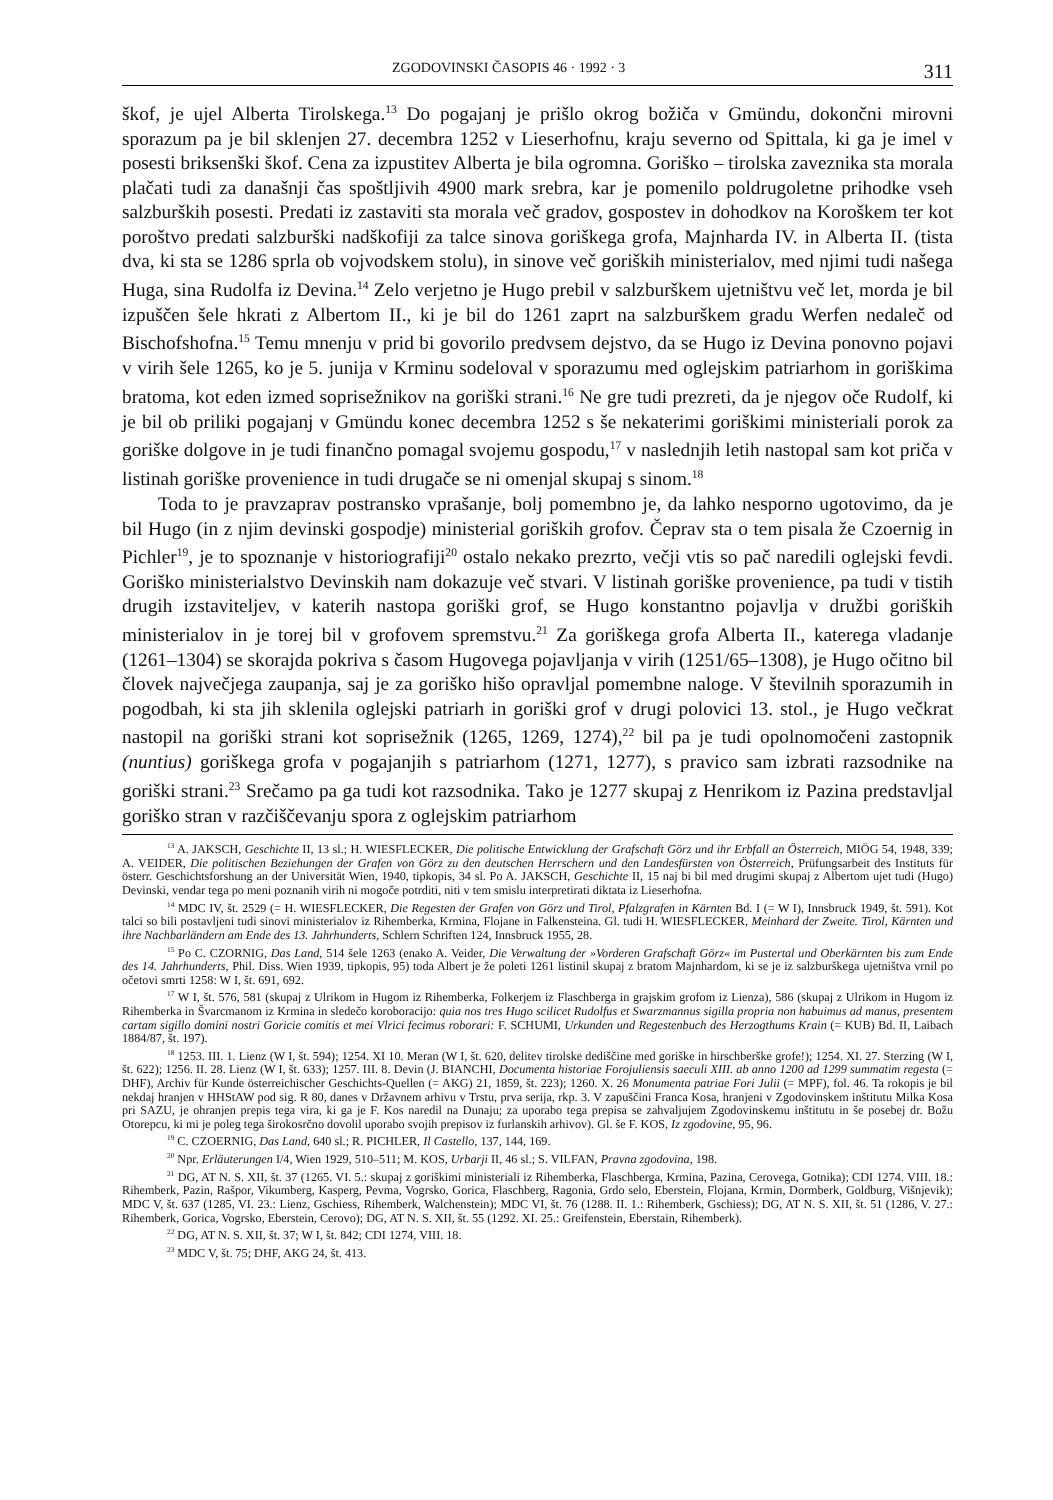ZGODOVINSKI ČASOPIS 46 · 1992 · 3 311
škof, je ujel Alberta Tirolskega.<sup>13</sup> Do pogajanj je prišlo okrog božiča v Gmündu, dokončni mirovni sporazum pa je bil sklenjen 27. decembra 1252 v Lieserhofnu, kraju severno od Spittala, ki ga je imel v posesti briksenški škof. Cena za izpustitev Alberta je bila ogromna. Goriško – tirolska zaveznika sta morala plačati tudi za današnji čas spoštljivih 4900 mark srebra, kar je pomenilo poldrugoletne prihodke vseh salzburških posesti. Predati iz zastaviti sta morala več gradov, gospostev in dohodkov na Koroškem ter kot poroštvo predati salzburški nadškofiji za talce sinova goriškega grofa, Majnharda IV. in Alberta II. (tista dva, ki sta se 1286 sprla ob vojvodskem stolu), in sinove več goriških ministerialov, med njimi tudi našega Huga, sina Rudolfa iz Devina.<sup>14</sup> Zelo verjetno je Hugo prebil v salzburškem ujetništvu več let, morda je bil izpuščen šele hkrati z Albertom II., ki je bil do 1261 zaprt na salzburškem gradu Werfen nedaleč od Bischofshofna.<sup>15</sup> Temu mnenju v prid bi govorilo predvsem dejstvo, da se Hugo iz Devina ponovno pojavi v virih šele 1265, ko je 5. junija v Krminu sodeloval v sporazumu med oglejskim patriarhom in goriškima bratoma, kot eden izmed soprisežnikov na goriški strani.<sup>16</sup> Ne gre tudi prezreti, da je njegov oče Rudolf, ki je bil ob priliki pogajanj v Gmündu konec decembra 1252 s še nekaterimi goriškimi ministeriali porok za goriške dolgove in je tudi finančno pomagal svojemu gospodu,<sup>17</sup> v naslednjih letih nastopal sam kot priča v listinah goriške provenience in tudi drugače se ni omenjal skupaj s sinom.<sup>18</sup>
Toda to je pravzaprav postransko vprašanje, bolj pomembno je, da lahko nesporno ugotovimo, da je bil Hugo (in z njim devinski gospodje) ministerial goriških grofov. Čeprav sta o tem pisala že Czoernig in Pichler<sup>19</sup>, je to spoznanje v historiografiji<sup>20</sup> ostalo nekako prezrto, večji vtis so pač naredili oglejski fevdi. Goriško ministerialstvo Devinskih nam dokazuje več stvari. V listinah goriške provenience, pa tudi v tistih drugih izstaviteljev, v katerih nastopa goriški grof, se Hugo konstantno pojavlja v družbi goriških ministerialov in je torej bil v grofovem spremstvu.<sup>21</sup> Za goriškega grofa Alberta II., katerega vladanje (1261–1304) se skorajda pokriva s časom Hugovega pojavljanja v virih (1251/65–1308), je Hugo očitno bil človek največjega zaupanja, saj je za goriško hišo opravljal pomembne naloge. V številnih sporazumih in pogodbah, ki sta jih sklenila oglejski patriarh in goriški grof v drugi polovici 13. stol., je Hugo večkrat nastopil na goriški strani kot soprisežnik (1265, 1269, 1274),<sup>22</sup> bil pa je tudi opolnomočeni zastopnik (nuntius) goriškega grofa v pogajanjih s patriarhom (1271, 1277), s pravico sam izbrati razsodnike na goriški strani.<sup>23</sup> Srečamo pa ga tudi kot razsodnika. Tako je 1277 skupaj z Henrikom iz Pazina predstavljal goriško stran v razčiščevanju spora z oglejskim patriarhom
<sup>13</sup> A. JAKSCH, Geschichte II, 13 sl.; H. WIESFLECKER, Die politische Entwicklung der Grafschaft Görz und ihr Erbfall an Österreich, MIÖG 54, 1948, 339; A. VEIDER, Die politischen Beziehungen der Grafen von Görz zu den deutschen Herrschern und den Landesfürsten von Österreich, Prüfungsarbeit des Instituts für österr. Geschichtsforshung an der Universität Wien, 1940, tipkopis, 34 sl. Po A. JAKSCH, Geschichte II, 15 naj bi bil med drugimi skupaj z Albertom ujet tudi (Hugo) Devinski, vendar tega po meni poznanih virih ni mogoče potrditi, niti v tem smislu interpretirati diktata iz Lieserhofna.
<sup>14</sup> MDC IV, št. 2529 (= H. WIESFLECKER, Die Regesten der Grafen von Görz und Tirol, Pfalzgrafen in Kärnten Bd. I (= W I), Innsbruck 1949, št. 591). Kot talci so bili postavljeni tudi sinovi ministerialov iz Rihemberka, Krmina, Flojane in Falkensteina. Gl. tudi H. WIESFLECKER, Meinhard der Zweite. Tirol, Kärnten und ihre Nachbarländern am Ende des 13. Jahrhunderts, Schlern Schriften 124, Innsbruck 1955, 28.
<sup>15</sup> Po C. CZORNIG, Das Land, 514 šele 1263 (enako A. Veider, Die Verwaltung der »Vorderen Grafschaft Görz« im Pustertal und Oberkärnten bis zum Ende des 14. Jahrhunderts, Phil. Diss. Wien 1939, tipkopis, 95) toda Albert je že poleti 1261 listinil skupaj z bratom Majnhardom, ki se je iz salzburškega ujetništva vrnil po očetovi smrti 1258: W I, št. 691, 692.
<sup>17</sup> W I, št. 576, 581 (skupaj z Ulrikom in Hugom iz Rihemberka, Folkerjem iz Flaschberga in grajskim grofom iz Lienza), 586 (skupaj z Ulrikom in Hugom iz Rihemberka in Švarcmanom iz Krmina in sledečo koroboracijo: quia nos tres Hugo scilicet Rudolfus et Swarzmannus sigilla propria non habuimus ad manus, presentem cartam sigillo domini nostri Goricie comitis et mei Vlrici fecimus roborari: F. SCHUMI, Urkunden und Regestenbuch des Herzogthums Krain (= KUB) Bd. II, Laibach 1884/87, št. 197).
<sup>18</sup> 1253. III. 1. Lienz (W I, št. 594); 1254. XI 10. Meran (W I, št. 620, delitev tirolske dediščine med goriške in hirschberške grofe!); 1254. XI. 27. Sterzing (W I, št. 622); 1256. II. 28. Lienz (W I, št. 633); 1257. III. 8. Devin (J. BIANCHI, Documenta historiae Forojuliensis saeculi XIII. ab anno 1200 ad 1299 summatim regesta (= DHF), Archiv für Kunde österreichischer Geschichts-Quellen (= AKG) 21, 1859, št. 223); 1260. X. 26 Monumenta patriae Fori Julii (= MPF), fol. 46. Ta rokopis je bil nekdaj hranjen v HHStAW pod sig. R 80, danes v Državnem arhivu v Trstu, prva serija, rkp. 3. V zapuščini Franca Kosa, hranjeni v Zgodovinskem inštitutu Milka Kosa pri SAZU, je ohranjen prepis tega vira, ki ga je F. Kos naredil na Dunaju; za uporabo tega prepisa se zahvaljujem Zgodovinskemu inštitutu in še posebej dr. Božu Otorepcu, ki mi je poleg tega širokosrčno dovolil uporabo svojih prepisov iz furlanskih arhivov). Gl. še F. KOS, Iz zgodovine, 95, 96.
<sup>19</sup> C. CZOERNIG, Das Land, 640 sl.; R. PICHLER, Il Castello, 137, 144, 169.
<sup>20</sup> Npr. Erläuterungen I/4, Wien 1929, 510–511; M. KOS, Urbarji II, 46 sl.; S. VILFAN, Pravna zgodovina, 198.
<sup>21</sup> DG, AT N. S. XII, št. 37 (1265. VI. 5.: skupaj z goriškimi ministeriali iz Rihemberka, Flaschberga, Krmina, Pazina, Cerovega, Gotnika); CDI 1274. VIII. 18.: Rihemberk, Pazin, Rašpor, Vikumberg, Kasperg, Pevma, Vogrsko, Gorica, Flaschberg, Ragonia, Grdo selo, Eberstein, Flojana, Krmin, Dormberk, Goldburg, Višnjevik); MDC V, št. 637 (1285, VI. 23.: Lienz, Gschiess, Rihemberk, Walchenstein); MDC VI, št. 76 (1288. II. 1.: Rihemberk, Gschiess); DG, AT N. S. XII, št. 51 (1286, V. 27.: Rihemberk, Gorica, Vogrsko, Eberstein, Cerovo); DG, AT N. S. XII, št. 55 (1292. XI. 25.: Greifenstein, Eberstain, Rihemberk).
<sup>22</sup> DG, AT N. S. XII, št. 37; W I, št. 842; CDI 1274, VIII. 18.
<sup>23</sup> MDC V, št. 75; DHF, AKG 24, št. 413.